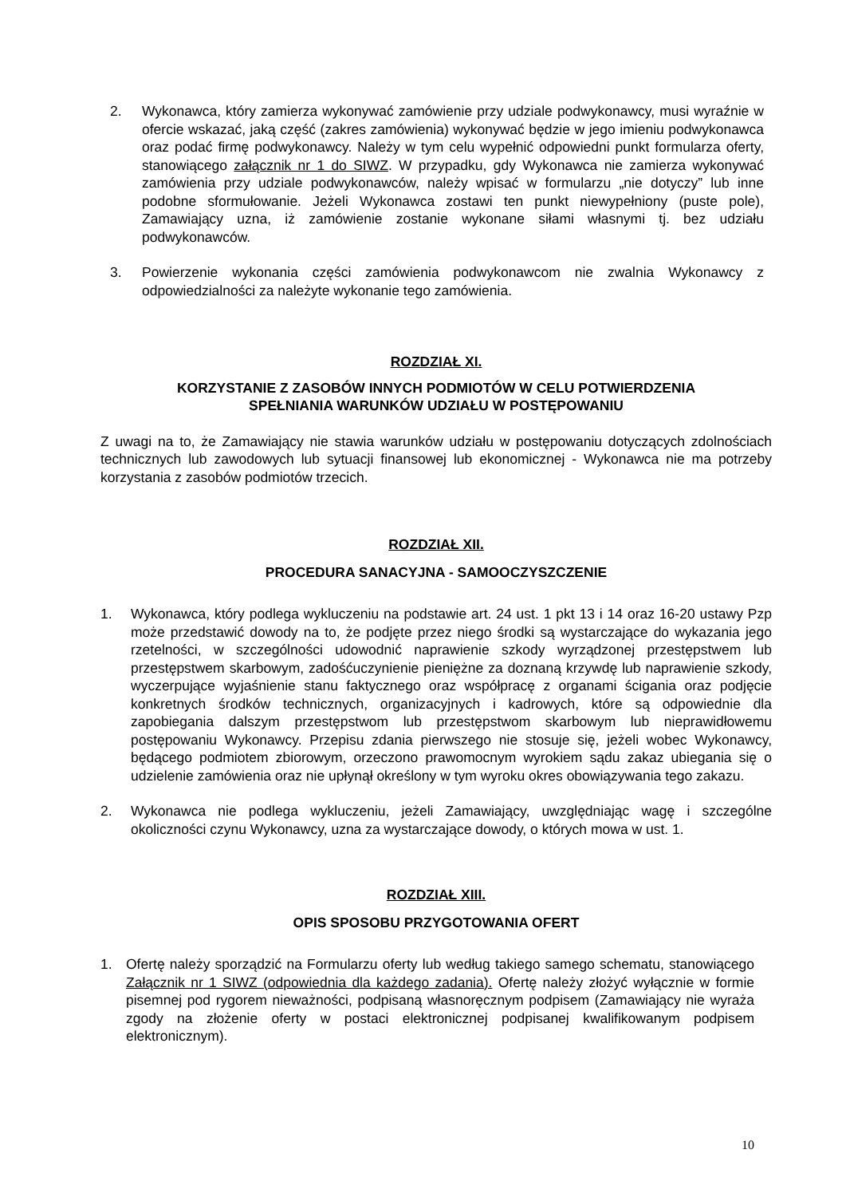2. Wykonawca, który zamierza wykonywać zamówienie przy udziale podwykonawcy, musi wyraźnie w ofercie wskazać, jaką część (zakres zamówienia) wykonywać będzie w jego imieniu podwykonawca oraz podać firmę podwykonawcy. Należy w tym celu wypełnić odpowiedni punkt formularza oferty, stanowiącego załącznik nr 1 do SIWZ. W przypadku, gdy Wykonawca nie zamierza wykonywać zamówienia przy udziale podwykonawców, należy wpisać w formularzu „nie dotyczy” lub inne podobne sformułowanie. Jeżeli Wykonawca zostawi ten punkt niewypełniony (puste pole), Zamawiający uzna, iż zamówienie zostanie wykonane siłami własnymi tj. bez udziału podwykonawców.
3. Powierzenie wykonania części zamówienia podwykonawcom nie zwalnia Wykonawcy z odpowiedzialności za należyte wykonanie tego zamówienia.
ROZDZIAŁ XI.
KORZYSTANIE Z ZASOBÓW INNYCH PODMIOTÓW W CELU POTWIERDZENIA
SPEŁNIANIA WARUNKÓW UDZIAŁU W POSTĘPOWANIU
Z uwagi na to, że Zamawiający nie stawia warunków udziału w postępowaniu dotyczących zdolnościach technicznych lub zawodowych lub sytuacji finansowej lub ekonomicznej - Wykonawca nie ma potrzeby korzystania z zasobów podmiotów trzecich.
ROZDZIAŁ XII.
PROCEDURA SANACYJNA - SAMOOCZYSZCZENIE
1. Wykonawca, który podlega wykluczeniu na podstawie art. 24 ust. 1 pkt 13 i 14 oraz 16-20 ustawy Pzp może przedstawić dowody na to, że podjęte przez niego środki są wystarczające do wykazania jego rzetelności, w szczególności udowodnić naprawienie szkody wyrządzonej przestępstwem lub przestępstwem skarbowym, zadośćuczynienie pieniężne za doznaną krzywdę lub naprawienie szkody, wyczerpujące wyjaśnienie stanu faktycznego oraz współpracę z organami ścigania oraz podjęcie konkretnych środków technicznych, organizacyjnych i kadrowych, które są odpowiednie dla zapobiegania dalszym przestępstwom lub przestępstwom skarbowym lub nieprawidłowemu postępowaniu Wykonawcy. Przepisu zdania pierwszego nie stosuje się, jeżeli wobec Wykonawcy, będącego podmiotem zbiorowym, orzeczono prawomocnym wyrokiem sądu zakaz ubiegania się o udzielenie zamówienia oraz nie upłynął określony w tym wyroku okres obowiązywania tego zakazu.
2. Wykonawca nie podlega wykluczeniu, jeżeli Zamawiający, uwzględniając wagę i szczególne okoliczności czynu Wykonawcy, uzna za wystarczające dowody, o których mowa w ust. 1.
ROZDZIAŁ XIII.
OPIS SPOSOBU PRZYGOTOWANIA OFERT
1. Ofertę należy sporządzić na Formularzu oferty lub według takiego samego schematu, stanowiącego Załącznik nr 1 SIWZ (odpowiednia dla każdego zadania). Ofertę należy złożyć wyłącznie w formie pisemnej pod rygorem nieważności, podpisaną własnoręcznym podpisem (Zamawiający nie wyraża zgody na złożenie oferty w postaci elektronicznej podpisanej kwalifikowanym podpisem elektronicznym).
10